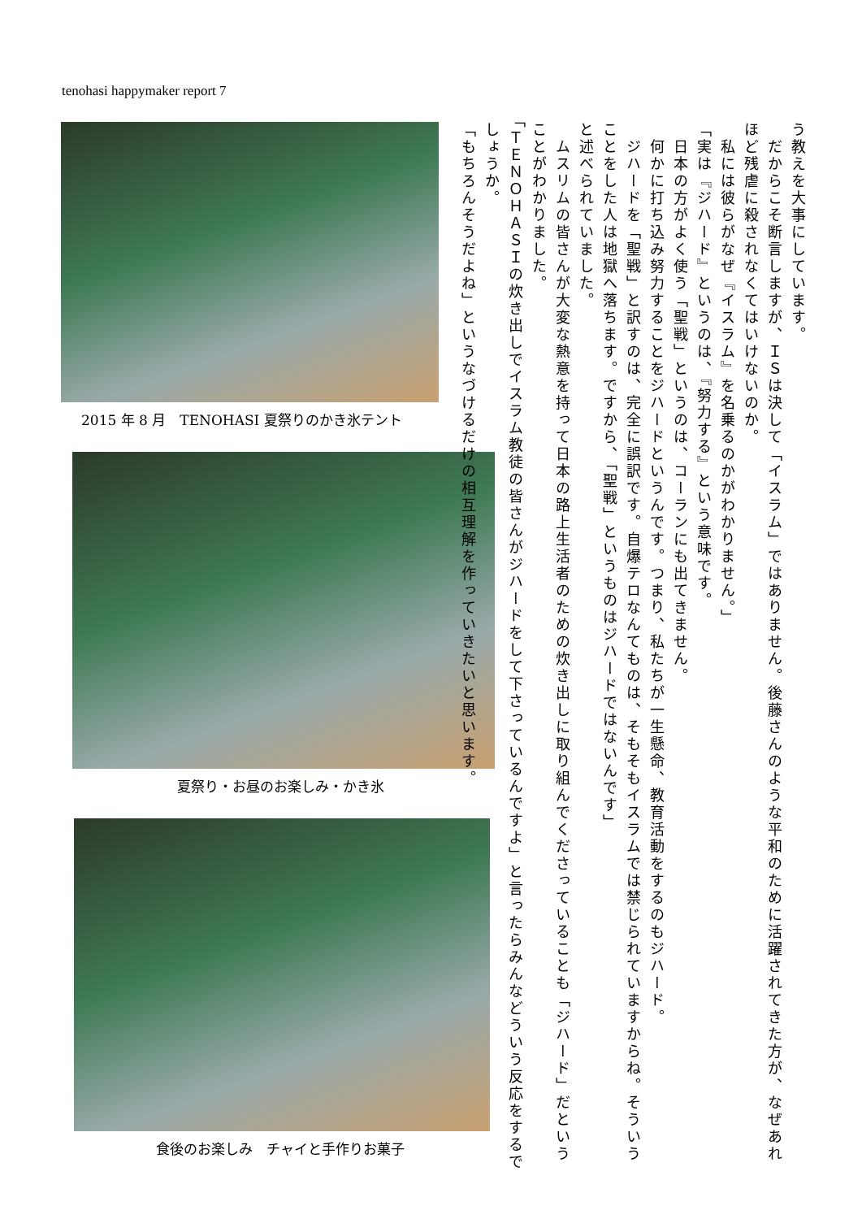tenohasi happymaker report 7
2015 年 8 月　TENOHASI 夏祭りのかき氷テント
夏祭り・お昼のお楽しみ・かき氷
食後のお楽しみ　チャイと手作りお菓子
う教えを大事にしています。
　だからこそ断言しますが、ＩＳは決して「イスラム」ではありません。後藤さんのような平和のために活躍されてきた方が、なぜあれほど残虐に殺されなくてはいけないのか。
　私には彼らがなぜ『イスラム』を名乗るのかがわかりません。」
「実は『ジハード』というのは、『努力する』という意味です。
　日本の方がよく使う「聖戦」というのは、コーランにも出てきません。
　何かに打ち込み努力することをジハードというんです。つまり、私たちが一生懸命、教育活動をするのもジハード。
　ジハードを「聖戦」と訳すのは、完全に誤訳です。自爆テロなんてものは、そもそもイスラムでは禁じられていますからね。そういうことをした人は地獄へ落ちます。ですから、「聖戦」というものはジハードではないんです」
と述べられていました。
　ムスリムの皆さんが大変な熱意を持って日本の路上生活者のための炊き出しに取り組んでくださっていることも「ジハード」だということがわかりました。
「ＴＥＮＯＨＡＳＩの炊き出しでイスラム教徒の皆さんがジハードをして下さっているんですよ」と言ったらみんなどういう反応をするでしょうか。
「もちろんそうだよね」というなづけるだけの相互理解を作っていきたいと思います。